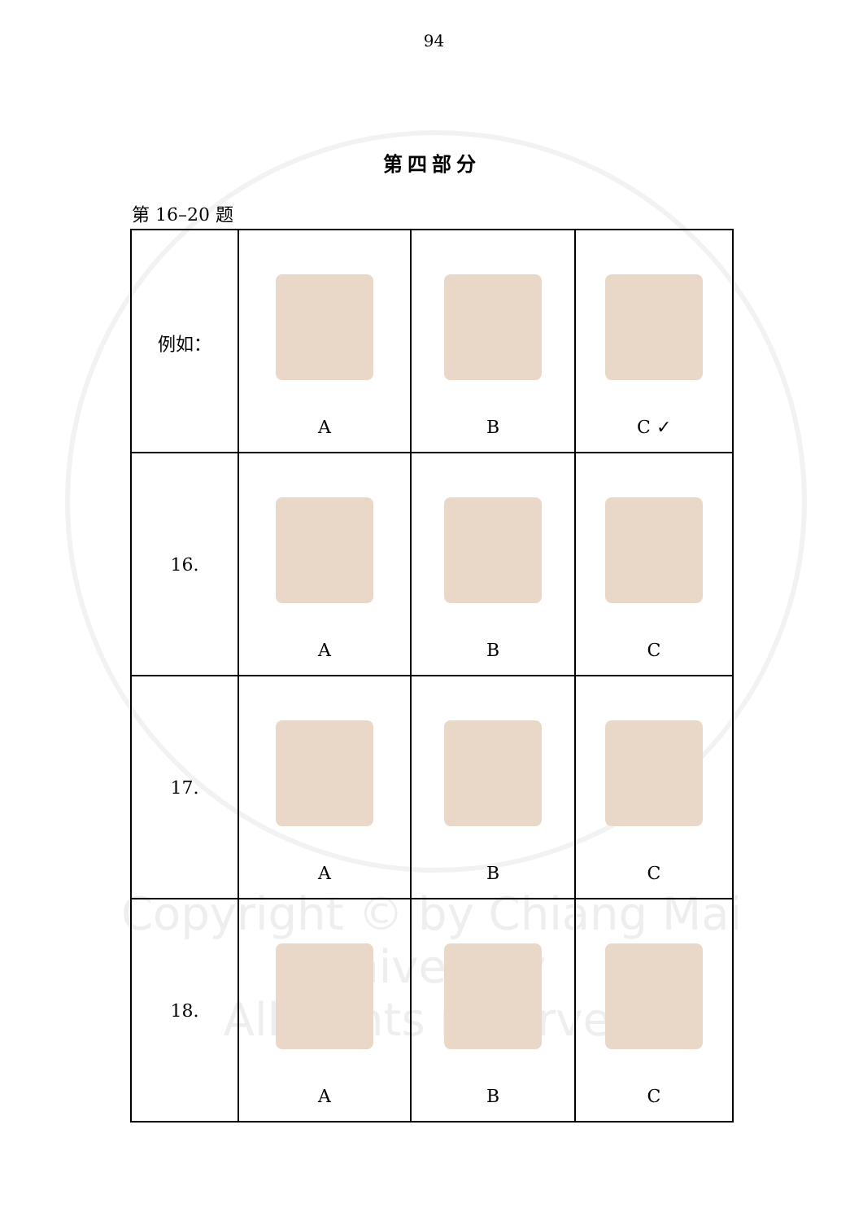94
第四部分
第 16–20 题
| 例如： | A | B | C ✓ |
| 16. | A | B | C |
| 17. | A | B | C |
| 18. | A | B | C |
Copyright © by Chiang Mai University
All rights reserved